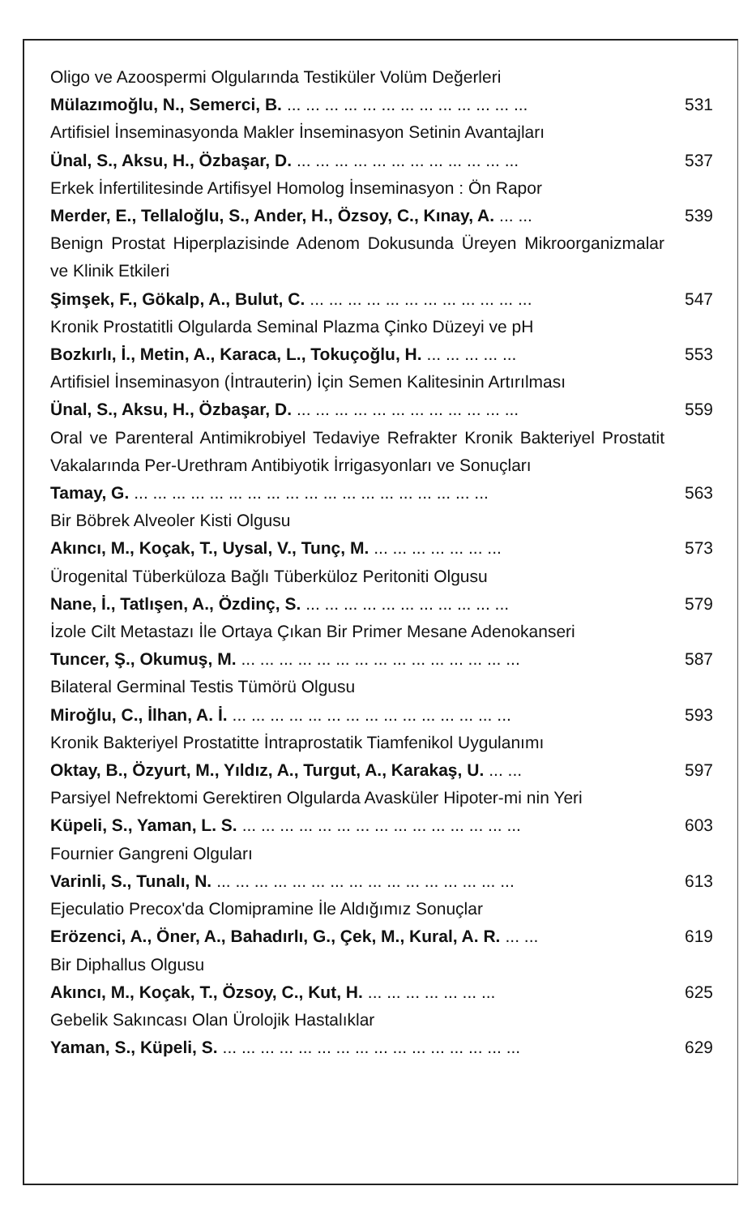Oligo ve Azoospermi Olgularında Testiküler Volüm Değerleri
Mülazımoğlu, N., Semerci, B.... ... ... ... ... ... ... ... ... ... ... ... ... 531
Artifisiel İnseminasyonda Makler İnseminasyon Setinin Avantajları
Ünal, S., Aksu, H., Özbaşar, D.... ... ... ... ... ... ... ... ... ... ... ... 537
Erkek İnfertilitesinde Artifisyel Homolog İnseminasyon : Ön Rapor
Merder, E., Tellaloğlu, S., Ander, H., Özsoy, C., Kınay, A.... ... 539
Benign Prostat Hiperplazisinde Adenom Dokusunda Üreyen Mikroorganizmalar ve Klinik Etkileri
Şimşek, F., Gökalp, A., Bulut, C.... ... ... ... ... ... ... ... ... ... ... ... 547
Kronik Prostatitli Olgularda Seminal Plazma Çinko Düzeyi ve pH
Bozkırlı, İ., Metin, A., Karaca, L., Tokuçoğlu, H.... ... ... ... ... 553
Artifisiel İnseminasyon (İntrauterin) İçin Semen Kalitesinin Artırılması
Ünal, S., Aksu, H., Özbaşar, D.... ... ... ... ... ... ... ... ... ... ... ... 559
Oral ve Parenteral Antimikrobiyel Tedaviye Refrakter Kronik Bakteriyel Prostatit Vakalarında Per-Urethram Antibiyotik İrrigasyonları ve Sonuçları
Tamay, G.... ... ... ... ... ... ... ... ... ... ... ... ... ... ... ... ... ... ... 563
Bir Böbrek Alveoler Kisti Olgusu
Akıncı, M., Koçak, T., Uysal, V., Tunç, M.... ... ... ... ... ... ... 573
Ürogenital Tüberküloza Bağlı Tüberküloz Peritoniti Olgusu
Nane, İ., Tatlışen, A., Özdinç, S.... ... ... ... ... ... ... ... ... ... ... 579
İzole Cilt Metastazı İle Ortaya Çıkan Bir Primer Mesane Adenokanseri
Tuncer, Ş., Okumuş, M.... ... ... ... ... ... ... ... ... ... ... ... ... ... ... 587
Bilateral Germinal Testis Tümörü Olgusu
Miroğlu, C., İlhan, A. İ.... ... ... ... ... ... ... ... ... ... ... ... ... ... ... 593
Kronik Bakteriyel Prostatitte İntraprostatik Tiamfenikol Uygulanımı
Oktay, B., Özyurt, M., Yıldız, A., Turgut, A., Karakaş, U.... ... 597
Parsiyel Nefrektomi Gerektiren Olgularda Avasküler Hipoter-mi nin Yeri
Küpeli, S., Yaman, L. S.... ... ... ... ... ... ... ... ... ... ... ... ... ... ... 603
Fournier Gangreni Olguları
Varinli, S., Tunalı, N.... ... ... ... ... ... ... ... ... ... ... ... ... ... ... ... 613
Ejeculatio Precox'da Clomipramine İle Aldığımız Sonuçlar
Erözenci, A., Öner, A., Bahadırlı, G., Çek, M., Kural, A. R.... ... 619
Bir Diphallus Olgusu
Akıncı, M., Koçak, T., Özsoy, C., Kut, H.... ... ... ... ... ... ... 625
Gebelik Sakıncası Olan Ürolojik Hastalıklar
Yaman, S., Küpeli, S.... ... ... ... ... ... ... ... ... ... ... ... ... ... ... ... 629